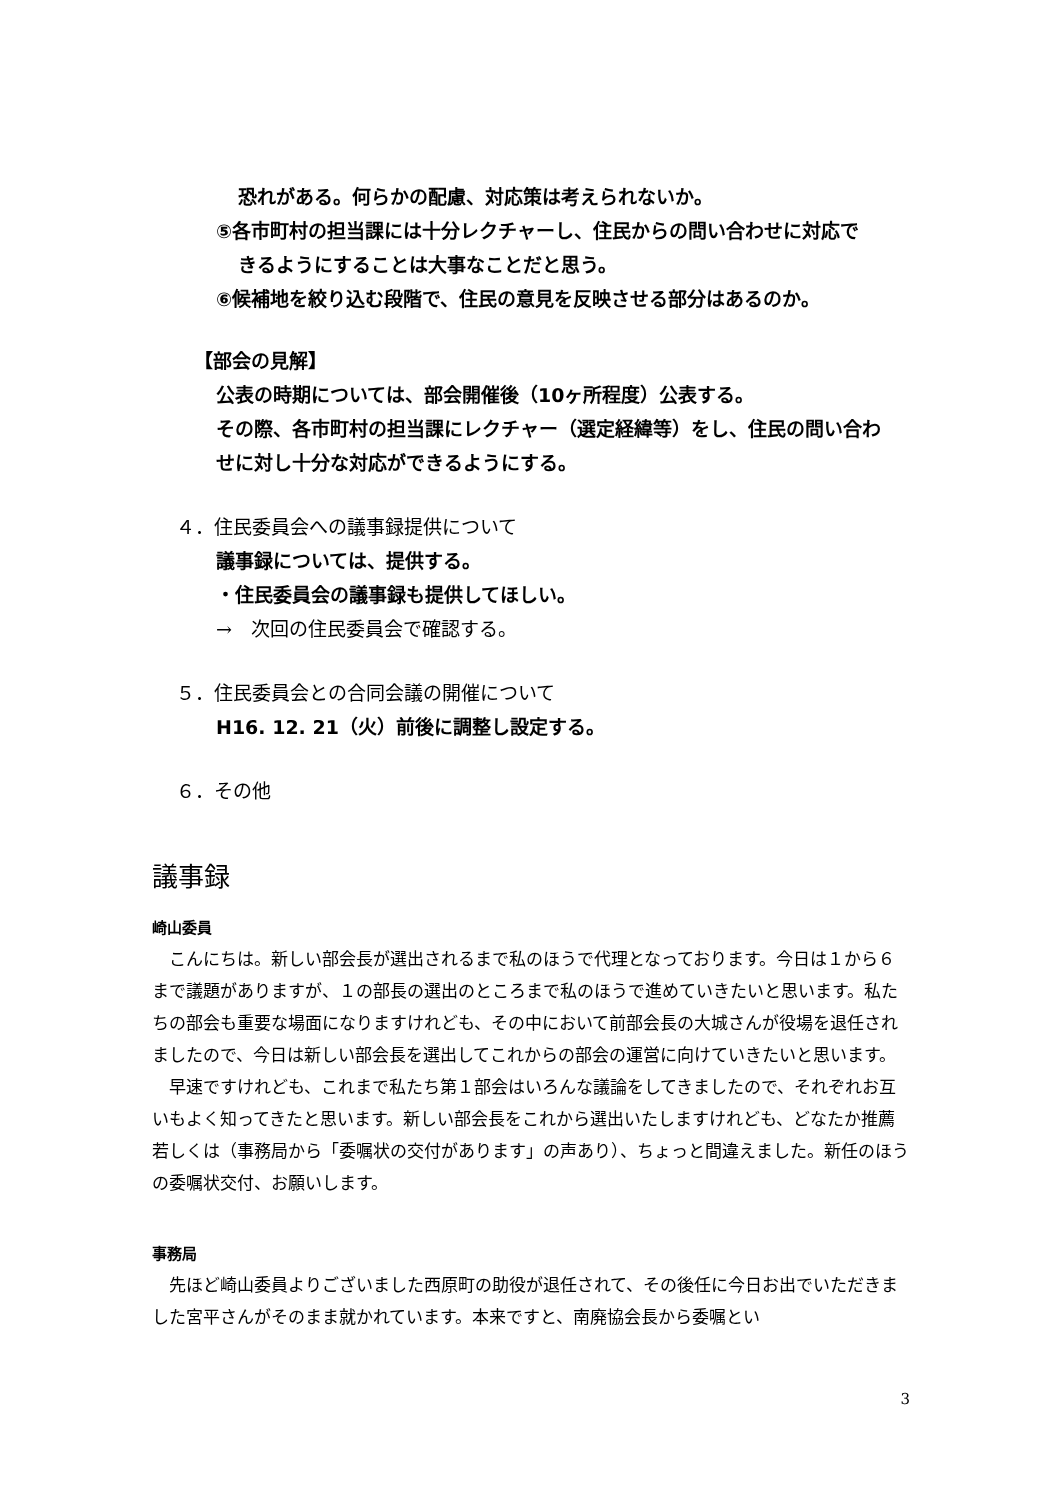恐れがある。何らかの配慮、対応策は考えられないか。
⑤各市町村の担当課には十分レクチャーし、住民からの問い合わせに対応で
きるようにすることは大事なことだと思う。
⑥候補地を絞り込む段階で、住民の意見を反映させる部分はあるのか。
【部会の見解】
公表の時期については、部会開催後（10ヶ所程度）公表する。
その際、各市町村の担当課にレクチャー（選定経緯等）をし、住民の問い合わ
せに対し十分な対応ができるようにする。
４．住民委員会への議事録提供について
議事録については、提供する。
・住民委員会の議事録も提供してほしい。
→　次回の住民委員会で確認する。
５．住民委員会との合同会議の開催について
H16. 12. 21（火）前後に調整し設定する。
６．その他
議事録
崎山委員
　こんにちは。新しい部会長が選出されるまで私のほうで代理となっております。今日は１から６まで議題がありますが、１の部長の選出のところまで私のほうで進めていきたいと思います。私たちの部会も重要な場面になりますけれども、その中において前部会長の大城さんが役場を退任されましたので、今日は新しい部会長を選出してこれからの部会の運営に向けていきたいと思います。
　早速ですけれども、これまで私たち第１部会はいろんな議論をしてきましたので、それぞれお互いもよく知ってきたと思います。新しい部会長をこれから選出いたしますけれども、どなたか推薦若しくは（事務局から「委嘱状の交付があります」の声あり）、ちょっと間違えました。新任のほうの委嘱状交付、お願いします。
事務局
　先ほど崎山委員よりございました西原町の助役が退任されて、その後任に今日お出でいただきました宮平さんがそのまま就かれています。本来ですと、南廃協会長から委嘱とい
3